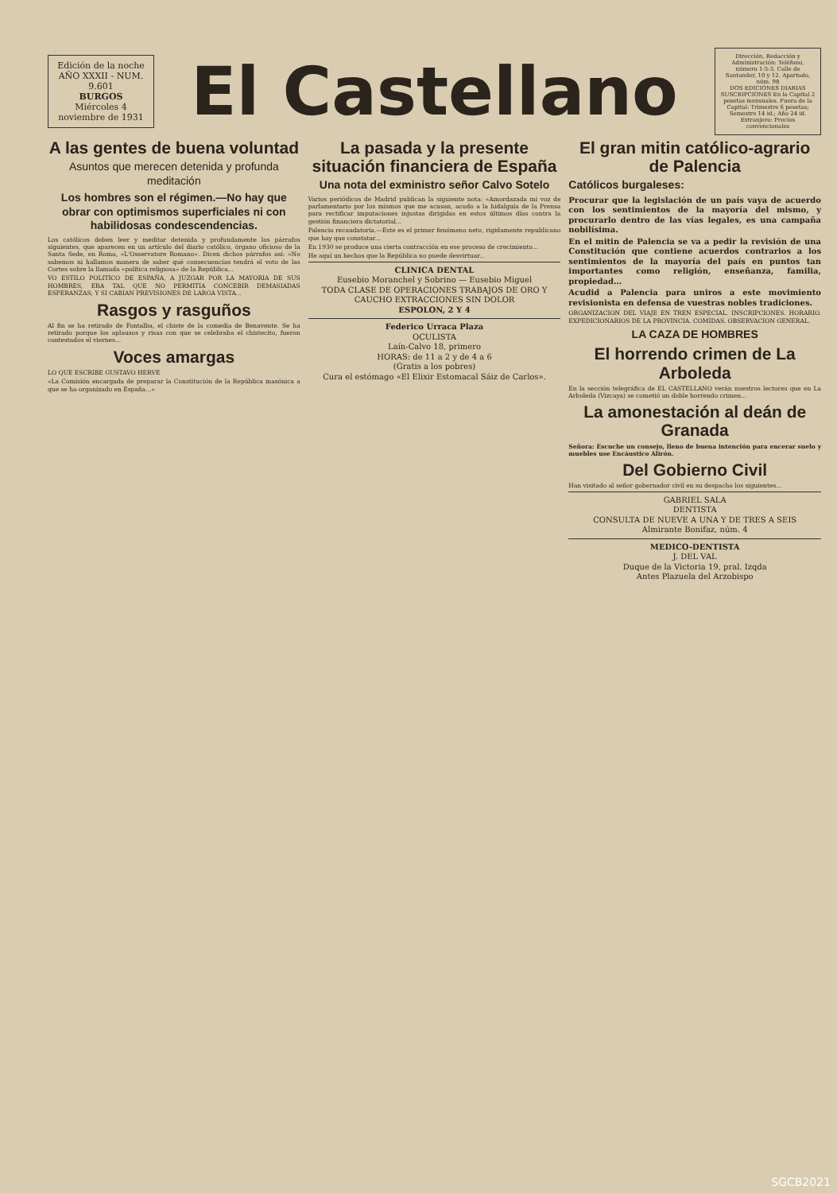Edición de la noche
AÑO XXXII - NUM. 9.601
BURGOS
Miércoles 4 noviembre de 1931
El Castellano
Dirección, Redacción y Administración: Teléfono, número 1-5-3. Calle de Santander, 10 y 12. Apartado, núm. 98
DOS EDICIONES DIARIAS
SUSCRIPCIONES En la Capital 2 pesetas mensuales. Fuera de la Capital: Trimestre 6 pesetas; Semestre 14 id.; Año 24 id. Extranjero: Precios convencionales
A las gentes de buena voluntad
Asuntos que merecen detenida y profunda meditación
Los hombres son el régimen.—No hay que obrar con optimismos superficiales ni con habilidosas condescendencias.
Los católicos deben leer y meditar detenida y profundamente los párrafos siguientes, que aparecen en un artículo del diario católico, órgano oficioso de la Santa Sede, en Roma, «L'Osservatore Romano». Dicen dichos párrafos así: «No sabemos ni hallamos manera de saber qué consecuencias tendrá el voto de las Cortes sobre la llamada «política religiosa» de la República...
VO ESTILO POLITICO DE ESPAÑA, A JUZGAR POR LA MAYORIA DE SUS HOMBRES, ERA TAL QUE NO PERMITIA CONCEBIR DEMASIADAS ESPERANZAS; Y SI CABIAN PREVISIONES DE LARGA VISTA...
Rasgos y rasguños
Al fin se ha retirado de Fontalba, el chiste de la comedia de Benavente. Se ha retirado porque los aplausos y risas con que se celebraba el chistecito, fueron contestados el viernes...
Voces amargas
LO QUE ESCRIBE GUSTAVO HERVE
«La Comisión encargada de preparar la Constitución de la República masónica a que se ha organizado en España...»
La pasada y la presente situación financiera de España
Una nota del exministro señor Calvo Sotelo
Varios periódicos de Madrid publican la siguiente nota: «Amordazada mi voz de parlamentario por los mismos que me acusan, acudo a la hidalguía de la Prensa para rectificar imputaciones injustas dirigidas en estos últimos días contra la gestión financiera dictatorial...
Palencia recaudatoria.—Este es el primer fenómeno neto, rigidamente republicano que hay que constatar...
En 1930 se produce una cierta contracción en ese proceso de crecimiento...
He aquí un hechos que la República no puede desvirtuar...
CLINICA DENTAL
Eusebio Moranchel y Sobrino — Eusebio Miguel
TODA CLASE DE OPERACIONES TRABAJOS DE ORO Y CAUCHO EXTRACCIONES SIN DOLOR
ESPOLON, 2 Y 4
Federico Urraca Plaza
OCULISTA
Laín-Calvo 18, primero
HORAS: de 11 a 2 y de 4 a 6
(Gratis a los pobres)
Cura el estómago «El Elixir Estomacal Sáiz de Carlos».
El gran mitin católico-agrario de Palencia
Católicos burgaleses:
Procurar que la legislación de un país vaya de acuerdo con los sentimientos de la mayoría del mismo, y procurarlo dentro de las vías legales, es una campaña nobilísima.
En el mitin de Palencia se va a pedir la revisión de una Constitución que contiene acuerdos contrarios a los sentimientos de la mayoría del país en puntos tan importantes como religión, enseñanza, familia, propiedad...
Acudid a Palencia para uniros a este movimiento revisionista en defensa de vuestras nobles tradiciones.
ORGANIZACION DEL VIAJE EN TREN ESPECIAL. INSCRIPCIONES. HORARIO. EXPEDICIONARIOS DE LA PROVINCIA. COMIDAS. OBSERVACION GENERAL.
LA CAZA DE HOMBRES
El horrendo crimen de La Arboleda
En la sección telegráfica de EL CASTELLANO verán nuestros lectores que en La Arboleda (Vizcaya) se cometió un doble horrendo crimen...
La amonestación al deán de Granada
Señora: Escuche un consejo, lleno de buena intención para encerar suelo y muebles use Encáustico Alirón.
Del Gobierno Civil
Han visitado al señor gobernador civil en su despacho los siguientes...
GABRIEL SALA
DENTISTA
CONSULTA DE NUEVE A UNA Y DE TRES A SEIS
Almirante Bonifaz, núm. 4
MEDICO-DENTISTA
J. DEL VAL
Duque de la Victoria 19, pral. Izqda
Antes Plazuela del Arzobispo
SGCB2021